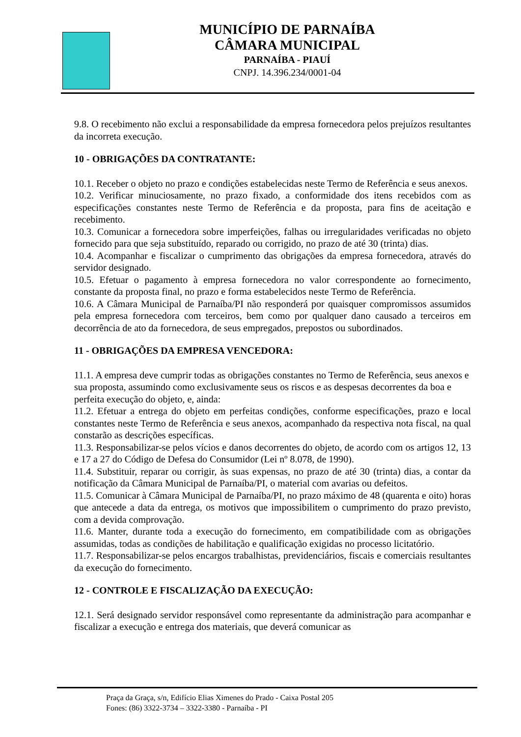MUNICÍPIO DE PARNAÍBA
CÂMARA MUNICIPAL
PARNAÍBA - PIAUÍ
CNPJ. 14.396.234/0001-04
9.8. O recebimento não exclui a responsabilidade da empresa fornecedora pelos prejuízos resultantes da incorreta execução.
10 - OBRIGAÇÕES DA CONTRATANTE:
10.1. Receber o objeto no prazo e condições estabelecidas neste Termo de Referência e seus anexos.
10.2. Verificar minuciosamente, no prazo fixado, a conformidade dos itens recebidos com as especificações constantes neste Termo de Referência e da proposta, para fins de aceitação e recebimento.
10.3. Comunicar a fornecedora sobre imperfeições, falhas ou irregularidades verificadas no objeto fornecido para que seja substituído, reparado ou corrigido, no prazo de até 30 (trinta) dias.
10.4. Acompanhar e fiscalizar o cumprimento das obrigações da empresa fornecedora, através do servidor designado.
10.5. Efetuar o pagamento à empresa fornecedora no valor correspondente ao fornecimento, constante da proposta final, no prazo e forma estabelecidos neste Termo de Referência.
10.6. A Câmara Municipal de Parnaíba/PI não responderá por quaisquer compromissos assumidos pela empresa fornecedora com terceiros, bem como por qualquer dano causado a terceiros em decorrência de ato da fornecedora, de seus empregados, prepostos ou subordinados.
11 - OBRIGAÇÕES DA EMPRESA VENCEDORA:
11.1. A empresa deve cumprir todas as obrigações constantes no Termo de Referência, seus anexos e sua proposta, assumindo como exclusivamente seus os riscos e as despesas decorrentes da boa e perfeita execução do objeto, e, ainda:
11.2. Efetuar a entrega do objeto em perfeitas condições, conforme especificações, prazo e local constantes neste Termo de Referência e seus anexos, acompanhado da respectiva nota fiscal, na qual constarão as descrições específicas.
11.3. Responsabilizar-se pelos vícios e danos decorrentes do objeto, de acordo com os artigos 12, 13 e 17 a 27 do Código de Defesa do Consumidor (Lei nº 8.078, de 1990).
11.4. Substituir, reparar ou corrigir, às suas expensas, no prazo de até 30 (trinta) dias, a contar da notificação da Câmara Municipal de Parnaíba/PI, o material com avarias ou defeitos.
11.5. Comunicar à Câmara Municipal de Parnaíba/PI, no prazo máximo de 48 (quarenta e oito) horas que antecede a data da entrega, os motivos que impossibilitem o cumprimento do prazo previsto, com a devida comprovação.
11.6. Manter, durante toda a execução do fornecimento, em compatibilidade com as obrigações assumidas, todas as condições de habilitação e qualificação exigidas no processo licitatório.
11.7. Responsabilizar-se pelos encargos trabalhistas, previdenciários, fiscais e comerciais resultantes da execução do fornecimento.
12 - CONTROLE E FISCALIZAÇÃO DA EXECUÇÃO:
12.1. Será designado servidor responsável como representante da administração para acompanhar e fiscalizar a execução e entrega dos materiais, que deverá comunicar as
Praça da Graça, s/n, Edifício Elias Ximenes do Prado - Caixa Postal 205
Fones: (86) 3322-3734 – 3322-3380 - Parnaíba - PI